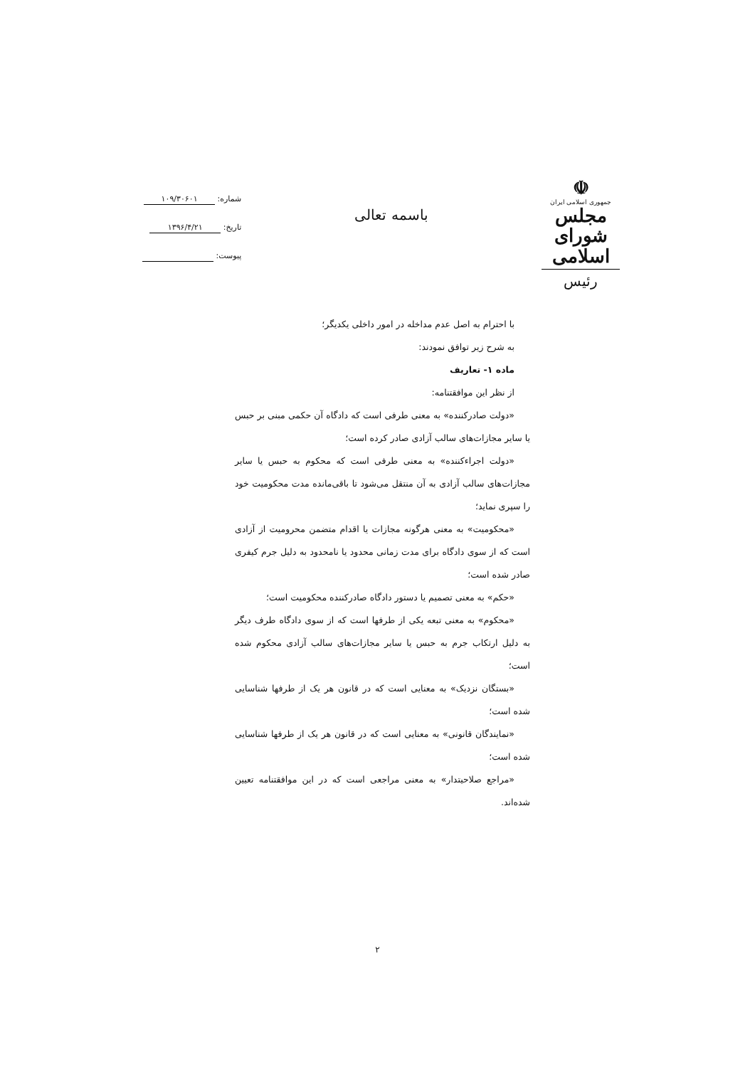☫
جمهوری اسلامی ایران
مجلس شورای اسلامی
رئیس
باسمه تعالی
شماره: ۱۰۹/۳۰۶۰۱
تاریخ: ۱۳۹۶/۴/۲۱
پیوست:
با احترام به اصل عدم مداخله در امور داخلی یکدیگر؛
به شرح زیر توافق نمودند:
ماده ۱- تعاریف
از نظر این موافقتنامه:
«دولت صادرکننده» به معنی طرفی است که دادگاه آن حکمی مبنی بر حبس یا سایر مجازات‌های سالب آزادی صادر کرده است؛
«دولت اجراءکننده» به معنی طرفی است که محکوم به حبس یا سایر مجازات‌های سالب آزادی به آن منتقل می‌شود تا باقی‌مانده مدت محکومیت خود را سپری نماید؛
«محکومیت» به معنی هرگونه مجازات یا اقدام متضمن محرومیت از آزادی است که از سوی دادگاه برای مدت زمانی محدود یا نامحدود به دلیل جرم کیفری صادر شده است؛
«حکم» به معنی تصمیم یا دستور دادگاه صادرکننده محکومیت است؛
«محکوم» به معنی تبعه یکی از طرفها است که از سوی دادگاه طرف دیگر به دلیل ارتکاب جرم به حبس یا سایر مجازات‌های سالب آزادی محکوم شده است؛
«بستگان نزدیک» به معنایی است که در قانون هر یک از طرفها شناسایی شده است؛
«نمایندگان قانونی» به معنایی است که در قانون هر یک از طرفها شناسایی شده است؛
«مراجع صلاحیتدار» به معنی مراجعی است که در این موافقتنامه تعیین شده‌اند.
۲